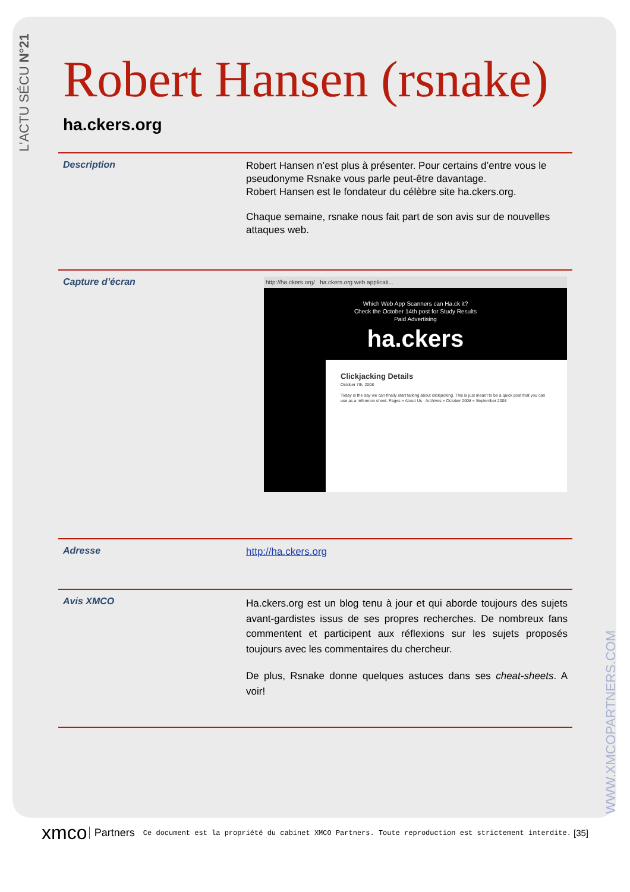L'ACTU SÉCU N°21
WWW.XMCOPARTNERS.COM
Robert Hansen (rsnake)
ha.ckers.org
Description
Robert Hansen n’est plus à présenter. Pour certains d’entre vous le pseudonyme Rsnake vous parle peut-être davantage.
Robert Hansen est le fondateur du célèbre site ha.ckers.org.
Chaque semaine, rsnake nous fait part de son avis sur de nouvelles attaques web.
Capture d’écran
http://ha.ckers.org/ ha.ckers.org web applicati...
Which Web App Scanners can Ha.ck it?
Check the October 14th post for Study Results
Paid Advertising
ha.ckers
Clickjacking Details
October 7th, 2008
Today is the day we can finally start talking about clickjacking. This is just meant to be a quick post that you can use as a reference sheet. Pages » About Us · Archives » October 2008 » September 2008
Adresse
http://ha.ckers.org
Avis XMCO
Ha.ckers.org est un blog tenu à jour et qui aborde toujours des sujets avant-gardistes issus de ses propres recherches. De nombreux fans commentent et participent aux réflexions sur les sujets proposés toujours avec les commentaires du chercheur.
De plus, Rsnake donne quelques astuces dans ses cheat-sheets. A voir!
xmco Partners Ce document est la propriété du cabinet XMCO Partners. Toute reproduction est strictement interdite. [35]